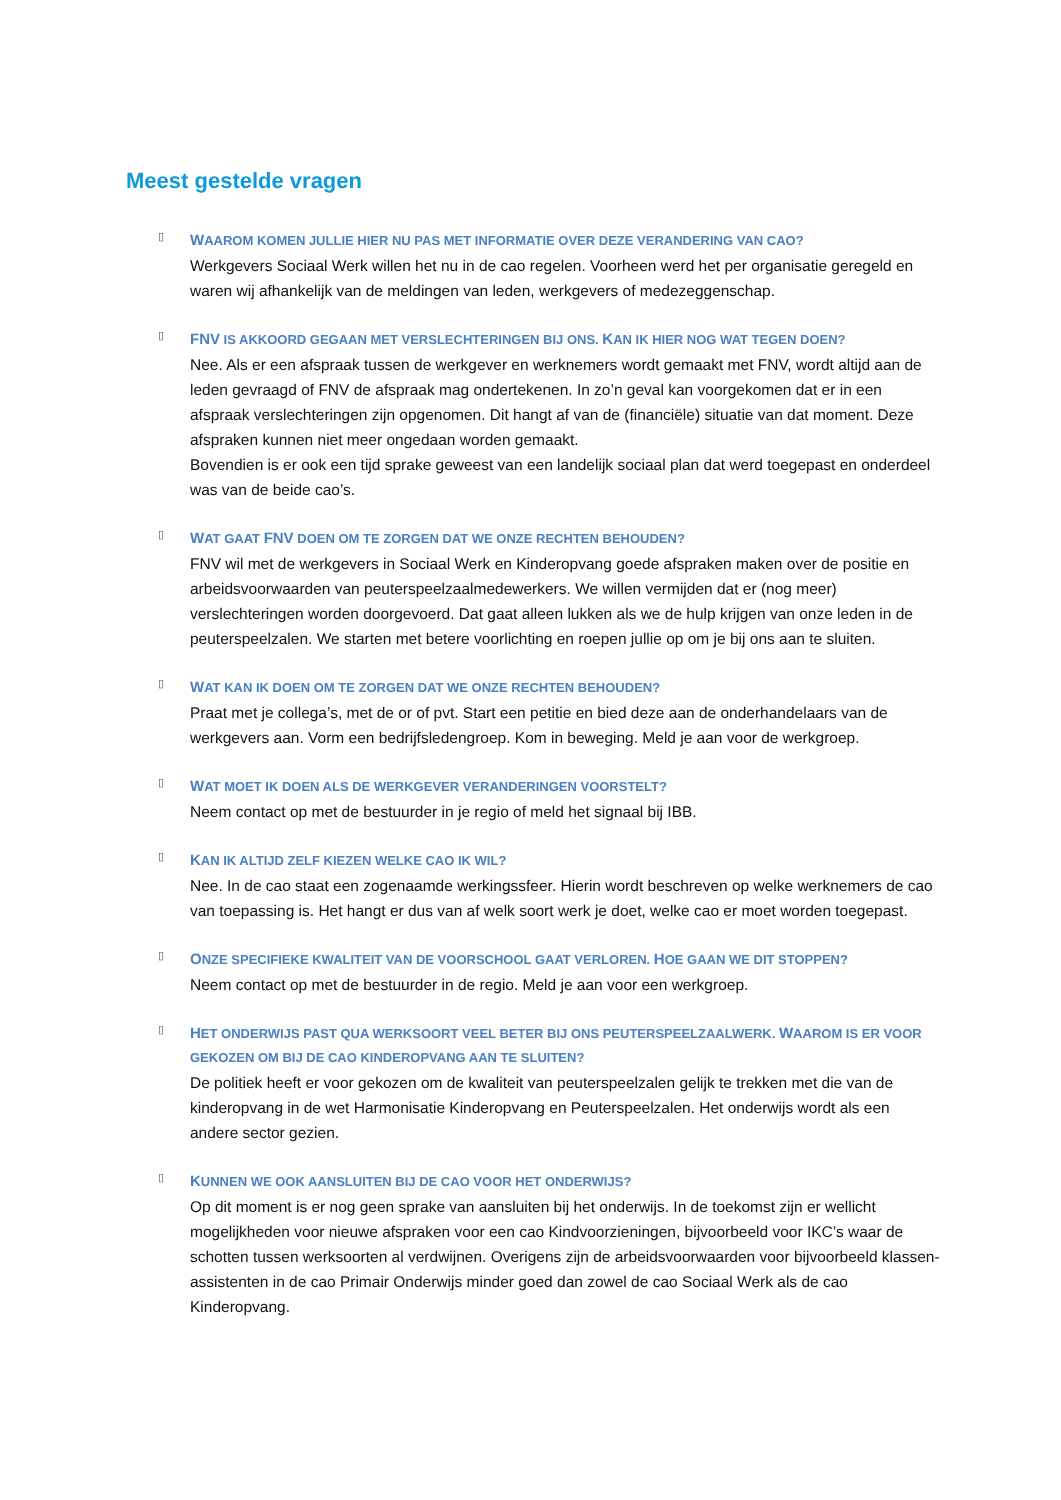Meest gestelde vragen
▯
WAAROM KOMEN JULLIE HIER NU PAS MET INFORMATIE OVER DEZE VERANDERING VAN CAO?
Werkgevers Sociaal Werk willen het nu in de cao regelen. Voorheen werd het per organisatie geregeld en waren wij afhankelijk van de meldingen van leden, werkgevers of medezeggenschap.
▯
FNV IS AKKOORD GEGAAN MET VERSLECHTERINGEN BIJ ONS. KAN IK HIER NOG WAT TEGEN DOEN?
Nee. Als er een afspraak tussen de werkgever en werknemers wordt gemaakt met FNV, wordt altijd aan de leden gevraagd of FNV de afspraak mag ondertekenen. In zo’n geval kan voorgekomen dat er in een afspraak verslechteringen zijn opgenomen. Dit hangt af van de (financiële) situatie van dat moment. Deze afspraken kunnen niet meer ongedaan worden gemaakt.
Bovendien is er ook een tijd sprake geweest van een landelijk sociaal plan dat werd toegepast en onderdeel was van de beide cao’s.
▯
WAT GAAT FNV DOEN OM TE ZORGEN DAT WE ONZE RECHTEN BEHOUDEN?
FNV wil met de werkgevers in Sociaal Werk en Kinderopvang goede afspraken maken over de positie en arbeidsvoorwaarden van peuterspeelzaalmedewerkers. We willen vermijden dat er (nog meer) verslechteringen worden doorgevoerd. Dat gaat alleen lukken als we de hulp krijgen van onze leden in de peuterspeelzalen. We starten met betere voorlichting en roepen jullie op om je bij ons aan te sluiten.
▯
WAT KAN IK DOEN OM TE ZORGEN DAT WE ONZE RECHTEN BEHOUDEN?
Praat met je collega’s, met de or of pvt. Start een petitie en bied deze aan de onderhandelaars van de werkgevers aan. Vorm een bedrijfsledengroep. Kom in beweging. Meld je aan voor de werkgroep.
▯
WAT MOET IK DOEN ALS DE WERKGEVER VERANDERINGEN VOORSTELT?
Neem contact op met de bestuurder in je regio of meld het signaal bij IBB.
▯
KAN IK ALTIJD ZELF KIEZEN WELKE CAO IK WIL?
Nee. In de cao staat een zogenaamde werkingssfeer. Hierin wordt beschreven op welke werknemers de cao van toepassing is. Het hangt er dus van af welk soort werk je doet, welke cao er moet worden toegepast.
▯
ONZE SPECIFIEKE KWALITEIT VAN DE VOORSCHOOL GAAT VERLOREN. HOE GAAN WE DIT STOPPEN?
Neem contact op met de bestuurder in de regio. Meld je aan voor een werkgroep.
▯
HET ONDERWIJS PAST QUA WERKSOORT VEEL BETER BIJ ONS PEUTERSPEELZAALWERK. WAAROM IS ER VOOR GEKOZEN OM BIJ DE CAO KINDEROPVANG AAN TE SLUITEN?
De politiek heeft er voor gekozen om de kwaliteit van peuterspeelzalen gelijk te trekken met die van de kinderopvang in de wet Harmonisatie Kinderopvang en Peuterspeelzalen. Het onderwijs wordt als een andere sector gezien.
▯
KUNNEN WE OOK AANSLUITEN BIJ DE CAO VOOR HET ONDERWIJS?
Op dit moment is er nog geen sprake van aansluiten bij het onderwijs. In de toekomst zijn er wellicht mogelijkheden voor nieuwe afspraken voor een cao Kindvoorzieningen, bijvoorbeeld voor IKC’s waar de schotten tussen werksoorten al verdwijnen. Overigens zijn de arbeidsvoorwaarden voor bijvoorbeeld klassen-assistenten in de cao Primair Onderwijs minder goed dan zowel de cao Sociaal Werk als de cao Kinderopvang.